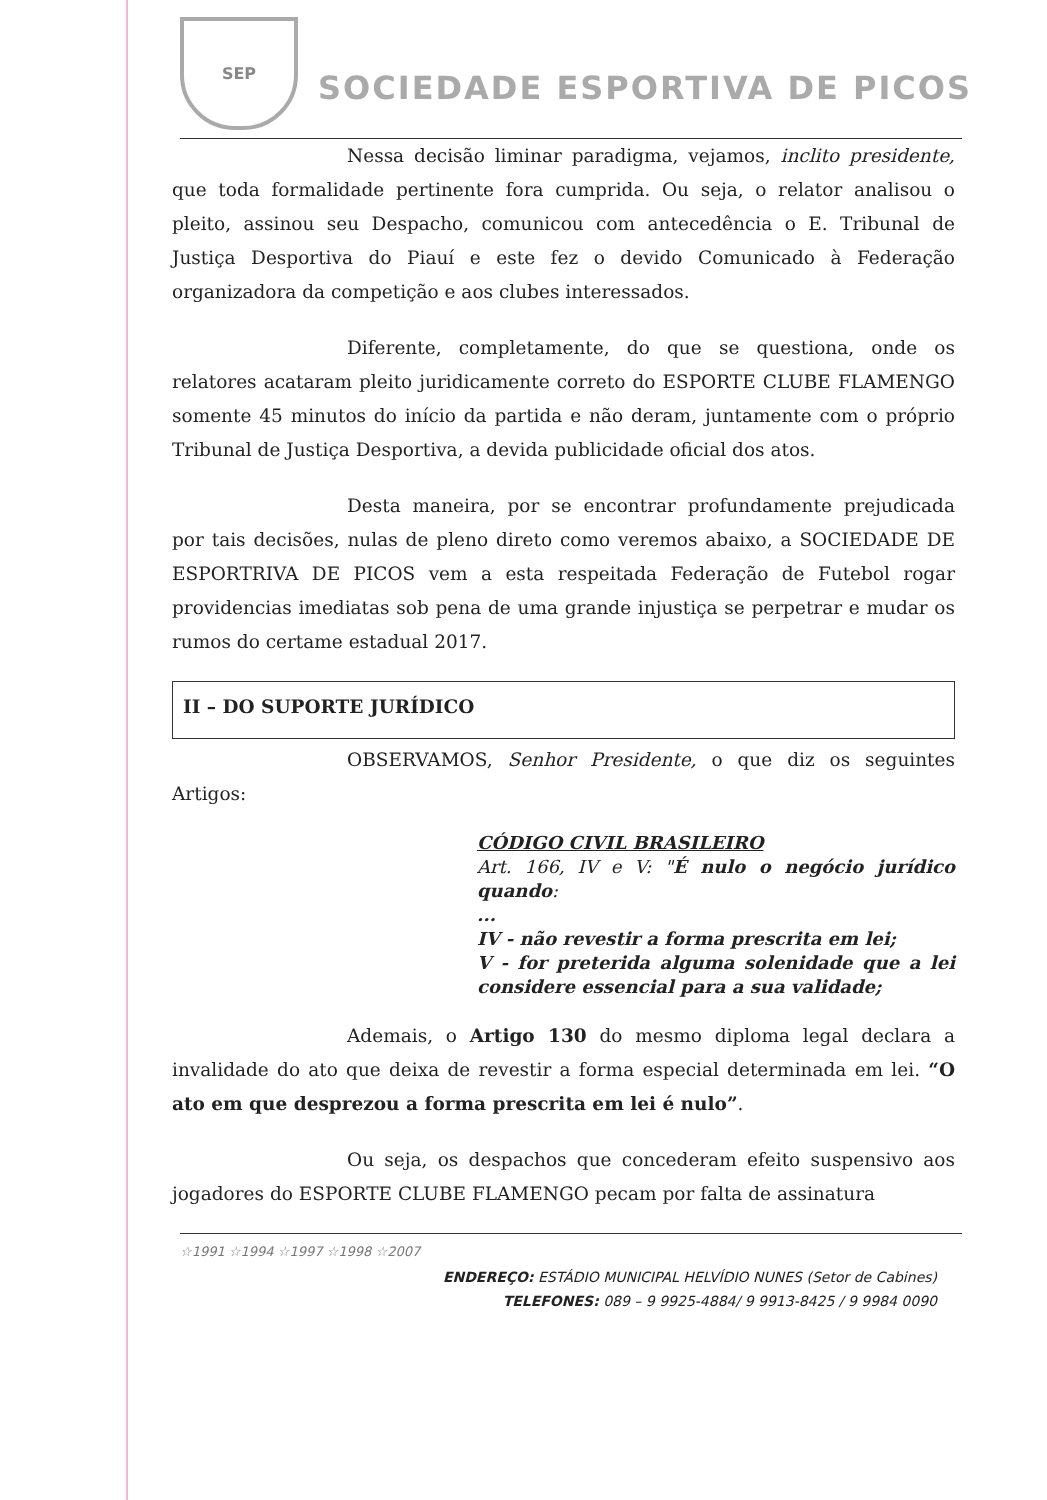SEP
SOCIEDADE ESPORTIVA DE PICOS
Nessa decisão liminar paradigma, vejamos, inclito presidente, que toda formalidade pertinente fora cumprida. Ou seja, o relator analisou o pleito, assinou seu Despacho, comunicou com antecedência o E. Tribunal de Justiça Desportiva do Piauí e este fez o devido Comunicado à Federação organizadora da competição e aos clubes interessados.
Diferente, completamente, do que se questiona, onde os relatores acataram pleito juridicamente correto do ESPORTE CLUBE FLAMENGO somente 45 minutos do início da partida e não deram, juntamente com o próprio Tribunal de Justiça Desportiva, a devida publicidade oficial dos atos.
Desta maneira, por se encontrar profundamente prejudicada por tais decisões, nulas de pleno direto como veremos abaixo, a SOCIEDADE DE ESPORTRIVA DE PICOS vem a esta respeitada Federação de Futebol rogar providencias imediatas sob pena de uma grande injustiça se perpetrar e mudar os rumos do certame estadual 2017.
II – DO SUPORTE JURÍDICO
OBSERVAMOS, Senhor Presidente, o que diz os seguintes Artigos:
CÓDIGO CIVIL BRASILEIRO
Art. 166, IV e V: "É nulo o negócio jurídico quando:
...
IV - não revestir a forma prescrita em lei;
V - for preterida alguma solenidade que a lei considere essencial para a sua validade;
Ademais, o Artigo 130 do mesmo diploma legal declara a invalidade do ato que deixa de revestir a forma especial determinada em lei. “O ato em que desprezou a forma prescrita em lei é nulo”.
Ou seja, os despachos que concederam efeito suspensivo aos jogadores do ESPORTE CLUBE FLAMENGO pecam por falta de assinatura
☆1991 ☆1994 ☆1997 ☆1998 ☆2007
ENDEREÇO: ESTÁDIO MUNICIPAL HELVÍDIO NUNES (Setor de Cabines)
TELEFONES: 089 – 9 9925-4884/ 9 9913-8425 / 9 9984 0090